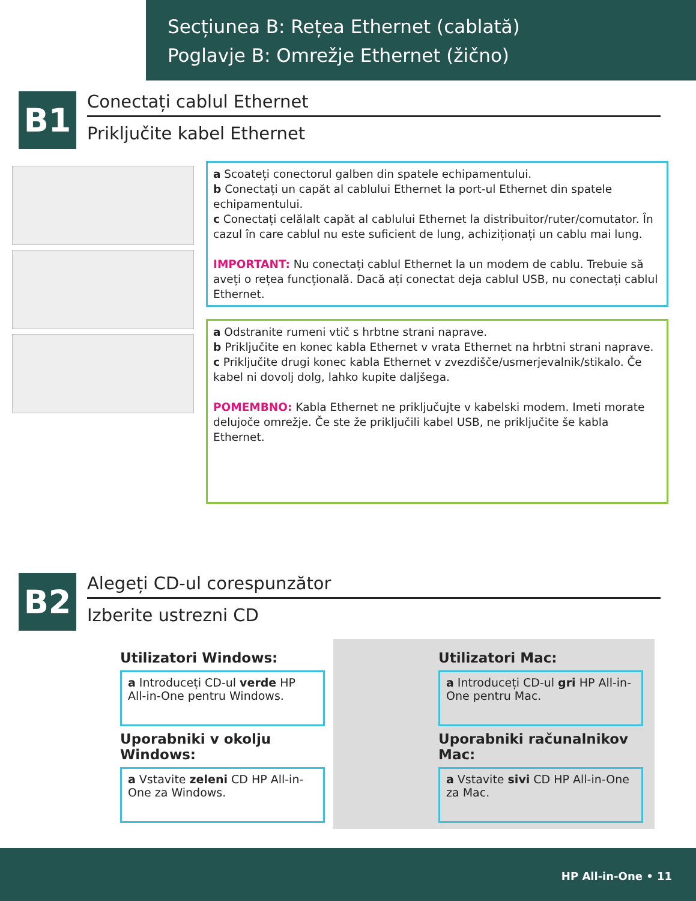Secțiunea B: Rețea Ethernet (cablată)
Poglavje B: Omrežje Ethernet (žično)
B1
Conectați cablul Ethernet
Priključite kabel Ethernet
a Scoateți conectorul galben din spatele echipamentului.
b Conectați un capăt al cablului Ethernet la port-ul Ethernet din spatele echipamentului.
c Conectați celălalt capăt al cablului Ethernet la distribuitor/ruter/comutator. În cazul în care cablul nu este suficient de lung, achiziționați un cablu mai lung.
IMPORTANT: Nu conectați cablul Ethernet la un modem de cablu. Trebuie să aveți o rețea funcțională. Dacă ați conectat deja cablul USB, nu conectați cablul Ethernet.
a Odstranite rumeni vtič s hrbtne strani naprave.
b Priključite en konec kabla Ethernet v vrata Ethernet na hrbtni strani naprave.
c Priključite drugi konec kabla Ethernet v zvezdišče/usmerjevalnik/stikalo. Če kabel ni dovolj dolg, lahko kupite daljšega.
POMEMBNO: Kabla Ethernet ne priključujte v kabelski modem. Imeti morate delujoče omrežje. Če ste že priključili kabel USB, ne priključite še kabla Ethernet.
B2
Alegeți CD-ul corespunzător
Izberite ustrezni CD
Utilizatori Windows:
a Introduceți CD-ul verde HP All-in-One pentru Windows.
Uporabniki v okolju Windows:
a Vstavite zeleni CD HP All-in-One za Windows.
Utilizatori Mac:
a Introduceți CD-ul gri HP All-in-One pentru Mac.
Uporabniki računalnikov Mac:
a Vstavite sivi CD HP All-in-One za Mac.
HP All-in-One • 11